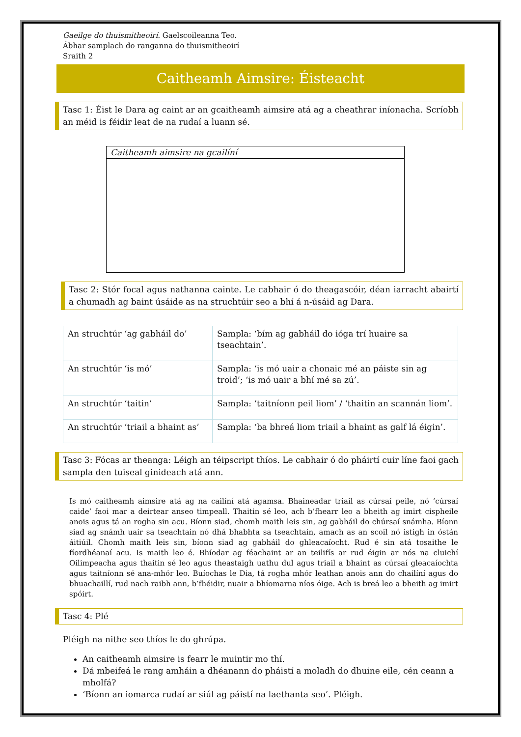Gaeilge do thuismitheoirí. Gaelscoileanna Teo.
Ábhar samplach do ranganna do thuismitheoirí
Sraith 2
Caitheamh Aimsire: Éisteacht
Tasc 1: Éist le Dara ag caint ar an gcaitheamh aimsire atá ag a cheathrar iníonacha. Scríobh an méid is féidir leat de na rudaí a luann sé.
Caitheamh aimsire na gcailíní
Tasc 2: Stór focal agus nathanna cainte. Le cabhair ó do theagascóir, déan iarracht abairtí a chumadh ag baint úsáide as na struchtúir seo a bhí á n-úsáid ag Dara.
| An struchtúr ‘ag gabháil do’ | Sampla: ‘bím ag gabháil do ióga trí huaire sa tseachtain’. |
| An struchtúr ‘is mó’ | Sampla: ‘is mó uair a chonaic mé an páiste sin ag troid’; ‘is mó uair a bhí mé sa zú’. |
| An struchtúr ‘taitin’ | Sampla: ‘taitníonn peil liom’ / ‘thaitin an scannán liom’. |
| An struchtúr ‘triail a bhaint as’ | Sampla: ‘ba bhreá liom triail a bhaint as galf lá éigin’. |
Tasc 3: Fócas ar theanga: Léigh an téipscript thíos. Le cabhair ó do pháirtí cuir líne faoi gach sampla den tuiseal ginideach atá ann.
Is mó caitheamh aimsire atá ag na cailíní atá agamsa. Bhaineadar triail as cúrsaí peile, nó ‘cúrsaí caide’ faoi mar a deirtear anseo timpeall. Thaitin sé leo, ach b’fhearr leo a bheith ag imirt cispheile anois agus tá an rogha sin acu. Bíonn siad, chomh maith leis sin, ag gabháil do chúrsaí snámha. Bíonn siad ag snámh uair sa tseachtain nó dhá bhabhta sa tseachtain, amach as an scoil nó istigh in óstán áitiúil. Chomh maith leis sin, bíonn siad ag gabháil do ghleacaíocht. Rud é sin atá tosaithe le fíordhéanaí acu. Is maith leo é. Bhíodar ag féachaint ar an teilifís ar rud éigin ar nós na cluichí Oilimpeacha agus thaitin sé leo agus theastaigh uathu dul agus triail a bhaint as cúrsaí gleacaíochta agus taitníonn sé ana-mhór leo. Buíochas le Dia, tá rogha mhór leathan anois ann do chailíní agus do bhuachaillí, rud nach raibh ann, b’fhéidir, nuair a bhíomarna níos óige. Ach is breá leo a bheith ag imirt spóirt.
Tasc 4: Plé
Pléigh na nithe seo thíos le do ghrúpa.
An caitheamh aimsire is fearr le muintir mo thí.
Dá mbeifeá le rang amháin a dhéanann do pháistí a moladh do dhuine eile, cén ceann a mholfá?
‘Bíonn an iomarca rudaí ar siúl ag páistí na laethanta seo’. Pléigh.